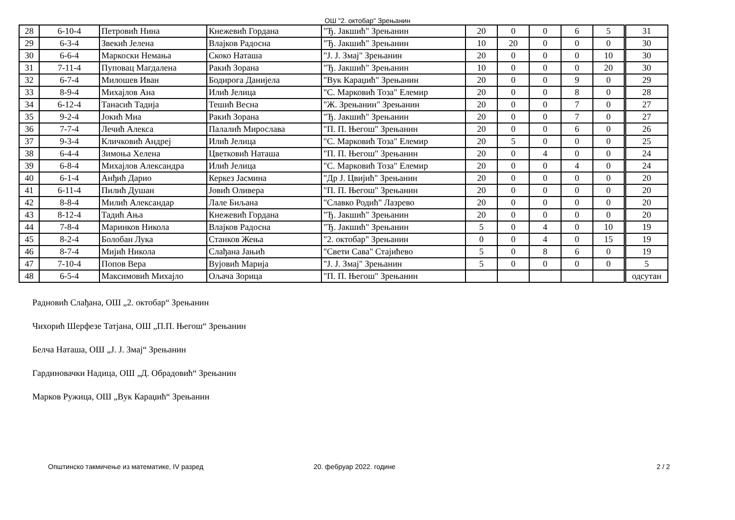ОШ "2. октобар" Зрењанин
| 28 | 6-10-4 | Петровић Нина | Кнежевић Гордана | "Ђ. Јакшић" Зрењанин | 20 | 0 | 0 | 6 | 5 | 31 |
| 29 | 6-3-4 | Звекић Јелена | Влајков Радосна | "Ђ. Јакшић" Зрењанин | 10 | 20 | 0 | 0 | 0 | 30 |
| 30 | 6-6-4 | Маркоски Немања | Скоко Наташа | "Ј. Ј. Змај" Зрењанин | 20 | 0 | 0 | 0 | 10 | 30 |
| 31 | 7-11-4 | Пуповац Магдалена | Ракић Зорана | "Ђ. Јакшић" Зрењанин | 10 | 0 | 0 | 0 | 20 | 30 |
| 32 | 6-7-4 | Милошев Иван | Бодирога Данијела | "Вук Караџић" Зрењанин | 20 | 0 | 0 | 9 | 0 | 29 |
| 33 | 8-9-4 | Михајлов Ана | Илић Јелица | "С. Марковић Тоза" Елемир | 20 | 0 | 0 | 8 | 0 | 28 |
| 34 | 6-12-4 | Танасић Тадија | Тешић Весна | "Ж. Зрењанин" Зрењанин | 20 | 0 | 0 | 7 | 0 | 27 |
| 35 | 9-2-4 | Јокић Миа | Ракић Зорана | "Ђ. Јакшић" Зрењанин | 20 | 0 | 0 | 7 | 0 | 27 |
| 36 | 7-7-4 | Лечић Алекса | Палалић Мирослава | "П. П. Његош" Зрењанин | 20 | 0 | 0 | 6 | 0 | 26 |
| 37 | 9-3-4 | Кличковић Андреј | Илић Јелица | "С. Марковић Тоза" Елемир | 20 | 5 | 0 | 0 | 0 | 25 |
| 38 | 6-4-4 | Зимоња Хелена | Цветковић Наташа | "П. П. Његош" Зрењанин | 20 | 0 | 4 | 0 | 0 | 24 |
| 39 | 6-8-4 | Михајлов Александра | Илић Јелица | "С. Марковић Тоза" Елемир | 20 | 0 | 0 | 4 | 0 | 24 |
| 40 | 6-1-4 | Анђић Дарио | Керкез Јасмина | "Др Ј. Цвијић" Зрењанин | 20 | 0 | 0 | 0 | 0 | 20 |
| 41 | 6-11-4 | Пилић Душан | Јовић Оливера | "П. П. Његош" Зрењанин | 20 | 0 | 0 | 0 | 0 | 20 |
| 42 | 8-8-4 | Милић Александар | Лале Биљана | "Славко Родић" Лазрево | 20 | 0 | 0 | 0 | 0 | 20 |
| 43 | 8-12-4 | Тадић Ања | Кнежевић Гордана | "Ђ. Јакшић" Зрењанин | 20 | 0 | 0 | 0 | 0 | 20 |
| 44 | 7-8-4 | Маринков Никола | Влајков Радосна | "Ђ. Јакшић" Зрењанин | 5 | 0 | 4 | 0 | 10 | 19 |
| 45 | 8-2-4 | Болобан Лука | Станков Жења | "2. октобар" Зрењанин | 0 | 0 | 4 | 0 | 15 | 19 |
| 46 | 8-7-4 | Мијић Никола | Слађана Јањић | "Свети Сава" Стајићево | 5 | 0 | 8 | 6 | 0 | 19 |
| 47 | 7-10-4 | Попов Вера | Вујовић Марија | "Ј. Ј. Змај" Зрењанин | 5 | 0 | 0 | 0 | 0 | 5 |
| 48 | 6-5-4 | Максимовић Михајло | Ољача Зорица | "П. П. Његош" Зрењанин | | | | | | одсутан |
Радновић Слађана, ОШ „2. октобар“ Зрењанин
Чихорић Шерфезе Татјана, ОШ „П.П. Његош“ Зрењанин
Белча Наташа, ОШ „Ј. Ј. Змај“ Зрењанин
Гардиновачки Надица, ОШ „Д. Обрадовић“ Зрењанин
Марков Ружица, ОШ „Вук Караџић“ Зрењанин
Општинско такмичење из математике, IV разред 20. фебруар 2022. године 2 / 2